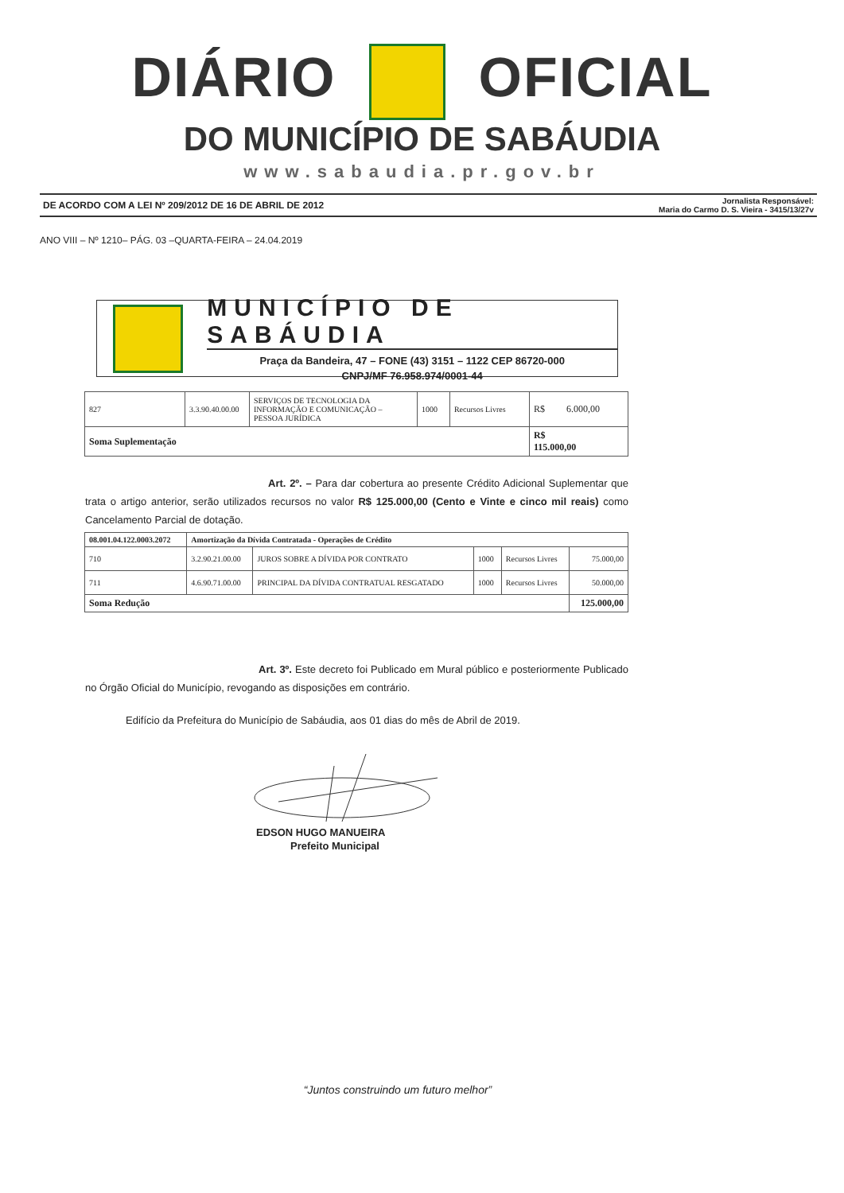DIÁRIO OFICIAL
DO MUNICÍPIO DE SABÁUDIA
www.sabaudia.pr.gov.br
DE ACORDO COM A LEI Nº 209/2012 DE 16 DE ABRIL DE 2012 Jornalista Responsável:
Maria do Carmo D. S. Vieira - 3415/13/27v
ANO VIII – Nº 1210– PÁG. 03 –QUARTA-FEIRA – 24.04.2019
MUNICÍPIO DE SABÁUDIA
Praça da Bandeira, 47 – FONE (43) 3151 – 1122 CEP 86720-000
CNPJ/MF 76.958.974/0001-44
| 827 | 3.3.90.40.00.00 | SERVIÇOS DE TECNOLOGIA DA INFORMAÇÃO E COMUNICAÇÃO – PESSOA JURÍDICA | 1000 | Recursos Livres | R$ 6.000,00 |
| Soma Suplementação | | | | | R$ 115.000,00 |
Art. 2º. – Para dar cobertura ao presente Crédito Adicional Suplementar que trata o artigo anterior, serão utilizados recursos no valor R$ 125.000,00 (Cento e Vinte e cinco mil reais) como Cancelamento Parcial de dotação.
| 08.001.04.122.0003.2072 | Amortização da Dívida Contratada - Operações de Crédito | | | | |
| 710 | 3.2.90.21.00.00 | JUROS SOBRE A DÍVIDA POR CONTRATO | 1000 | Recursos Livres | 75.000,00 |
| 711 | 4.6.90.71.00.00 | PRINCIPAL DA DÍVIDA CONTRATUAL RESGATADO | 1000 | Recursos Livres | 50.000,00 |
| Soma Redução | | | | | 125.000,00 |
Art. 3º. Este decreto foi Publicado em Mural público e posteriormente Publicado no Órgão Oficial do Município, revogando as disposições em contrário.
Edifício da Prefeitura do Município de Sabáudia, aos 01 dias do mês de Abril de 2019.
EDSON HUGO MANUEIRA
Prefeito Municipal
“Juntos construindo um futuro melhor”